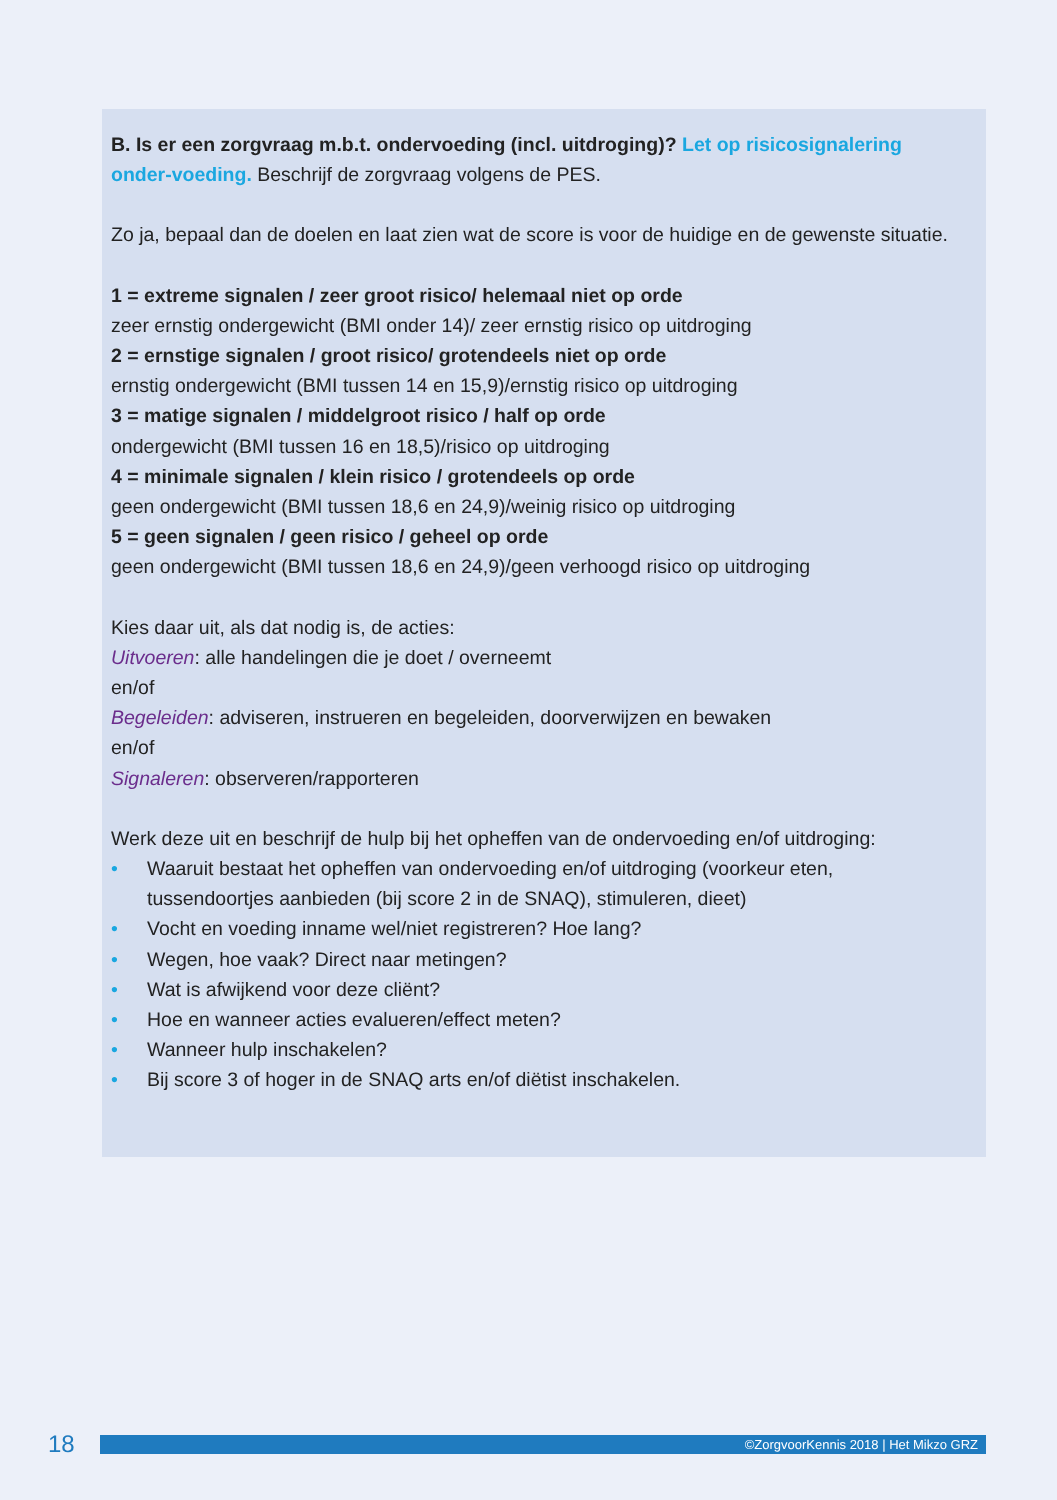B. Is er een zorgvraag m.b.t. ondervoeding (incl. uitdroging)? Let op risicosignalering onder-voeding. Beschrijf de zorgvraag volgens de PES.
Zo ja, bepaal dan de doelen en laat zien wat de score is voor de huidige en de gewenste situatie.
1 = extreme signalen / zeer groot risico/ helemaal niet op orde
zeer ernstig ondergewicht (BMI onder 14)/ zeer ernstig risico op uitdroging
2 = ernstige signalen / groot risico/ grotendeels niet op orde
ernstig ondergewicht (BMI tussen 14 en 15,9)/ernstig risico op uitdroging
3 = matige signalen / middelgroot risico / half op orde
ondergewicht (BMI tussen 16 en 18,5)/risico op uitdroging
4 = minimale signalen / klein risico / grotendeels op orde
geen ondergewicht (BMI tussen 18,6 en 24,9)/weinig risico op uitdroging
5 = geen signalen / geen risico / geheel op orde
geen ondergewicht (BMI tussen 18,6 en 24,9)/geen verhoogd risico op uitdroging
Kies daar uit, als dat nodig is, de acties:
Uitvoeren: alle handelingen die je doet / overneemt
en/of
Begeleiden: adviseren, instrueren en begeleiden, doorverwijzen en bewaken
en/of
Signaleren: observeren/rapporteren
Werk deze uit en beschrijf de hulp bij het opheffen van de ondervoeding en/of uitdroging:
• Waaruit bestaat het opheffen van ondervoeding en/of uitdroging (voorkeur eten, tussendoortjes aanbieden (bij score 2 in de SNAQ), stimuleren, dieet)
• Vocht en voeding inname wel/niet registreren? Hoe lang?
• Wegen, hoe vaak? Direct naar metingen?
• Wat is afwijkend voor deze cliënt?
• Hoe en wanneer acties evalueren/effect meten?
• Wanneer hulp inschakelen?
• Bij score 3 of hoger in de SNAQ arts en/of diëtist inschakelen.
18
©ZorgvoorKennis 2018 | Het Mikzo GRZ